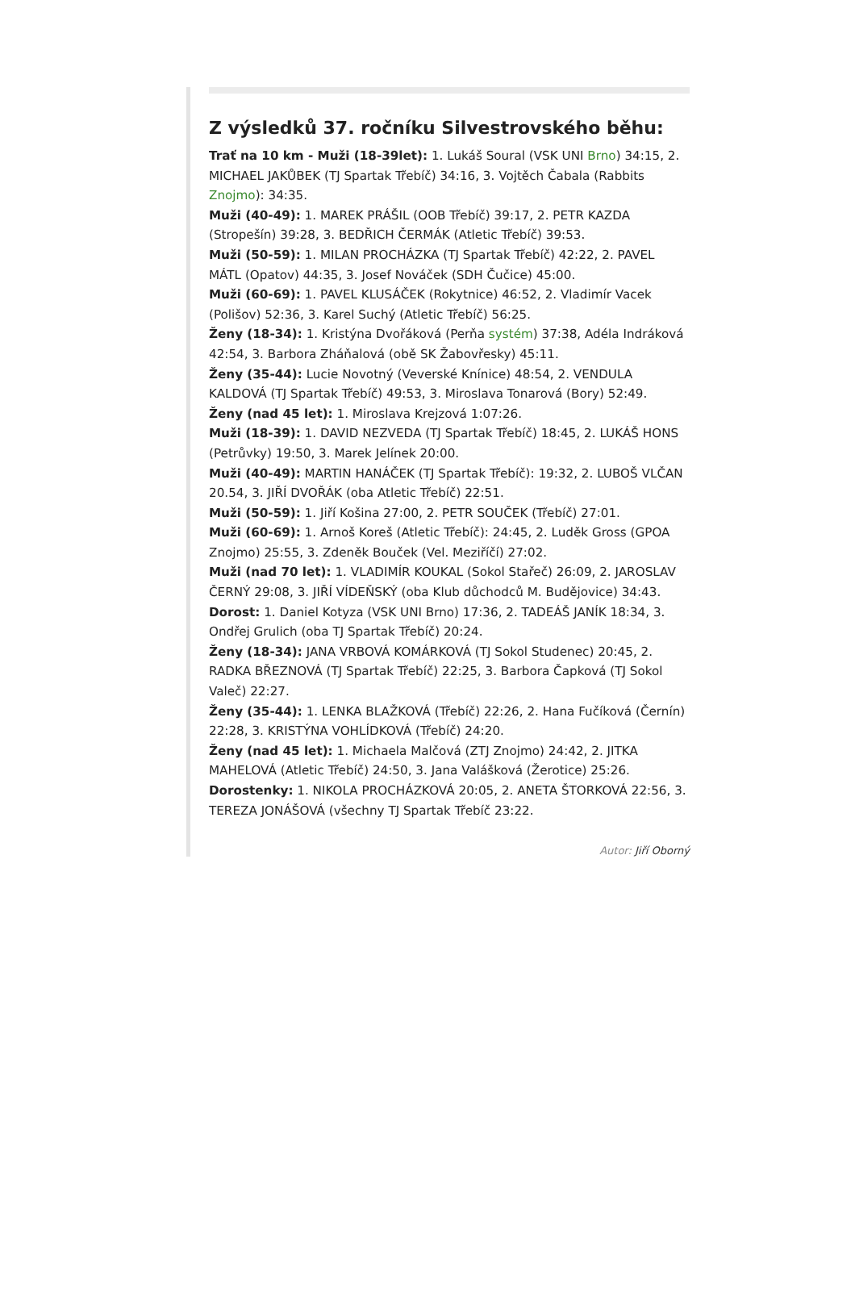Z výsledků 37. ročníku Silvestrovského běhu:
Trať na 10 km - Muži (18-39let): 1. Lukáš Soural (VSK UNI Brno) 34:15, 2. MICHAEL JAKŮBEK (TJ Spartak Třebíč) 34:16, 3. Vojtěch Čabala (Rabbits Znojmo): 34:35.
Muži (40-49): 1. MAREK PRÁŠIL (OOB Třebíč) 39:17, 2. PETR KAZDA (Stropešín) 39:28, 3. BEDŘICH ČERMÁK (Atletic Třebíč) 39:53.
Muži (50-59): 1. MILAN PROCHÁZKA (TJ Spartak Třebíč) 42:22, 2. PAVEL MÁTL (Opatov) 44:35, 3. Josef Nováček (SDH Čučice) 45:00.
Muži (60-69): 1. PAVEL KLUSÁČEK (Rokytnice) 46:52, 2. Vladimír Vacek (Polišov) 52:36, 3. Karel Suchý (Atletic Třebíč) 56:25.
Ženy (18-34): 1. Kristýna Dvořáková (Perňa systém) 37:38, Adéla Indráková 42:54, 3. Barbora Zháňalová (obě SK Žabovřesky) 45:11.
Ženy (35-44): Lucie Novotný (Veverské Knínice) 48:54, 2. VENDULA KALDOVÁ (TJ Spartak Třebíč) 49:53, 3. Miroslava Tonarová (Bory) 52:49.
Ženy (nad 45 let): 1. Miroslava Krejzová 1:07:26.
Muži (18-39): 1. DAVID NEZVEDA (TJ Spartak Třebíč) 18:45, 2. LUKÁŠ HONS (Petrůvky) 19:50, 3. Marek Jelínek 20:00.
Muži (40-49): MARTIN HANÁČEK (TJ Spartak Třebíč): 19:32, 2. LUBOŠ VLČAN 20.54, 3. JIŘÍ DVOŘÁK (oba Atletic Třebíč) 22:51.
Muži (50-59): 1. Jiří Košina 27:00, 2. PETR SOUČEK (Třebíč) 27:01.
Muži (60-69): 1. Arnoš Koreš (Atletic Třebíč): 24:45, 2. Luděk Gross (GPOA Znojmo) 25:55, 3. Zdeněk Bouček (Vel. Meziříčí) 27:02.
Muži (nad 70 let): 1. VLADIMÍR KOUKAL (Sokol Stařeč) 26:09, 2. JAROSLAV ČERNÝ 29:08, 3. JIŘÍ VÍDEŇSKÝ (oba Klub důchodců M. Budějovice) 34:43.
Dorost: 1. Daniel Kotyza (VSK UNI Brno) 17:36, 2. TADEÁŠ JANÍK 18:34, 3. Ondřej Grulich (oba TJ Spartak Třebíč) 20:24.
Ženy (18-34): JANA VRBOVÁ KOMÁRKOVÁ (TJ Sokol Studenec) 20:45, 2. RADKA BŘEZNOVÁ (TJ Spartak Třebíč) 22:25, 3. Barbora Čapková (TJ Sokol Valeč) 22:27.
Ženy (35-44): 1. LENKA BLAŽKOVÁ (Třebíč) 22:26, 2. Hana Fučíková (Černín) 22:28, 3. KRISTÝNA VOHLÍDKOVÁ (Třebíč) 24:20.
Ženy (nad 45 let): 1. Michaela Malčová (ZTJ Znojmo) 24:42, 2. JITKA MAHELOVÁ (Atletic Třebíč) 24:50, 3. Jana Valášková (Žerotice) 25:26.
Dorostenky: 1. NIKOLA PROCHÁZKOVÁ 20:05, 2. ANETA ŠTORKOVÁ 22:56, 3. TEREZA JONÁŠOVÁ (všechny TJ Spartak Třebíč 23:22.
Autor: Jiří Oborný